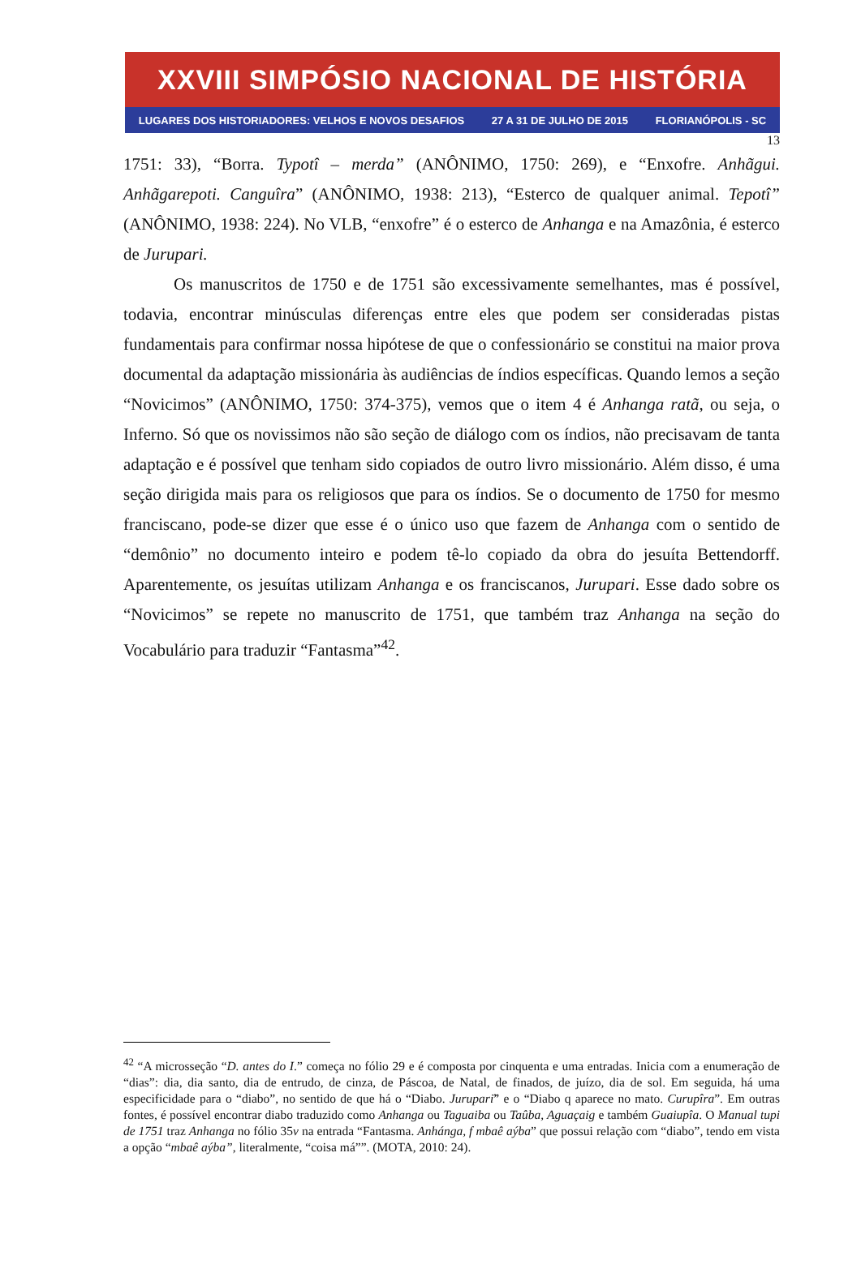XXVIII SIMPÓSIO NACIONAL DE HISTÓRIA
LUGARES DOS HISTORIADORES: VELHOS E NOVOS DESAFIOS 27 A 31 DE JULHO DE 2015 FLORIANÓPOLIS - SC
13
1751: 33), “Borra. Typotî – merda” (ANÔNIMO, 1750: 269), e “Enxofre. Anhãgui. Anhãgarepoti. Canguîra” (ANÔNIMO, 1938: 213), “Esterco de qualquer animal. Tepotî” (ANÔNIMO, 1938: 224). No VLB, “enxofre” é o esterco de Anhanga e na Amazônia, é esterco de Jurupari.
Os manuscritos de 1750 e de 1751 são excessivamente semelhantes, mas é possível, todavia, encontrar minúsculas diferenças entre eles que podem ser consideradas pistas fundamentais para confirmar nossa hipótese de que o confessionário se constitui na maior prova documental da adaptação missionária às audiências de índios específicas. Quando lemos a seção “Novicimos” (ANÔNIMO, 1750: 374-375), vemos que o item 4 é Anhanga ratã, ou seja, o Inferno. Só que os novissimos não são seção de diálogo com os índios, não precisavam de tanta adaptação e é possível que tenham sido copiados de outro livro missionário. Além disso, é uma seção dirigida mais para os religiosos que para os índios. Se o documento de 1750 for mesmo franciscano, pode-se dizer que esse é o único uso que fazem de Anhanga com o sentido de “demônio” no documento inteiro e podem tê-lo copiado da obra do jesuíta Bettendorff. Aparentemente, os jesuítas utilizam Anhanga e os franciscanos, Jurupari. Esse dado sobre os “Novicimos” se repete no manuscrito de 1751, que também traz Anhanga na seção do Vocabulário para traduzir “Fantasma”<sup>42</sup>.
<sup>42</sup> “A microsseção “D. antes do I.” começa no fólio 29 e é composta por cinquenta e uma entradas. Inicia com a enumeração de “dias”: dia, dia santo, dia de entrudo, de cinza, de Páscoa, de Natal, de finados, de juízo, dia de sol. Em seguida, há uma especificidade para o “diabo”, no sentido de que há o “Diabo. Juruparĩ” e o “Diabo q aparece no mato. Curupîra”. Em outras fontes, é possível encontrar diabo traduzido como Anhanga ou Taguaiba ou Taûba, Aguaçaig e também Guaiupîa. O Manual tupi de 1751 traz Anhanga no fólio 35v na entrada “Fantasma. Anhánga, f mbaê aýba” que possui relação com “diabo”, tendo em vista a opção “mbaê aýba”, literalmente, “coisa má””. (MOTA, 2010: 24).